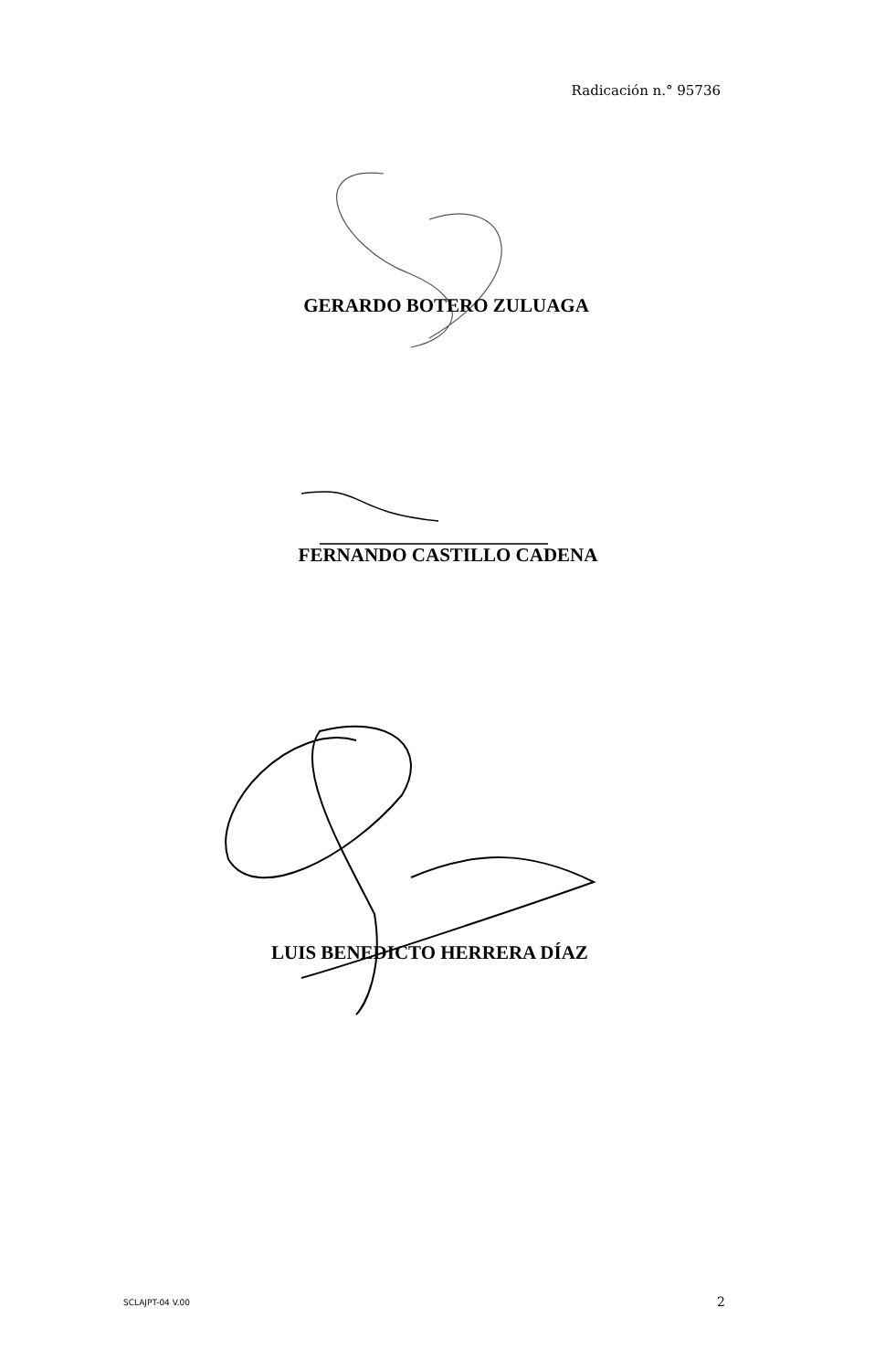Radicación n.° 95736
GERARDO BOTERO ZULUAGA
FERNANDO CASTILLO CADENA
LUIS BENEDICTO HERRERA DÍAZ
SCLAJPT-04 V.00 2